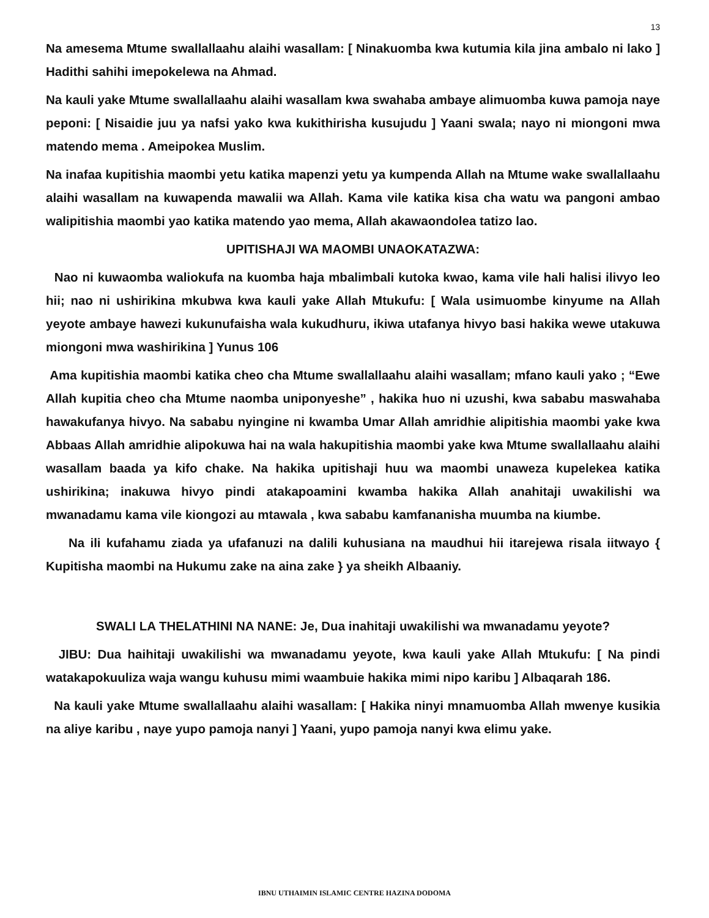13
Na amesema Mtume swallallaahu alaihi wasallam: [ Ninakuomba kwa kutumia kila jina ambalo ni lako ] Hadithi sahihi imepokelewa na Ahmad.
Na kauli yake Mtume swallallaahu alaihi wasallam kwa swahaba ambaye alimuomba kuwa pamoja naye peponi: [ Nisaidie juu ya nafsi yako kwa kukithirisha kusujudu ] Yaani swala; nayo ni miongoni mwa matendo mema . Ameipokea Muslim.
Na inafaa kupitishia maombi yetu katika mapenzi yetu ya kumpenda Allah na Mtume wake swallallaahu alaihi wasallam na kuwapenda mawalii wa Allah. Kama vile katika kisa cha watu wa pangoni ambao walipitishia maombi yao katika matendo yao mema, Allah akawaondolea tatizo lao.
UPITISHAJI WA MAOMBI UNAOKATAZWA:
Nao ni kuwaomba waliokufa na kuomba haja mbalimbali kutoka kwao, kama vile hali halisi ilivyo leo hii; nao ni ushirikina mkubwa kwa kauli yake Allah Mtukufu: [ Wala usimuombe kinyume na Allah yeyote ambaye hawezi kukunufaisha wala kukudhuru, ikiwa utafanya hivyo basi hakika wewe utakuwa miongoni mwa washirikina ] Yunus 106
Ama kupitishia maombi katika cheo cha Mtume swallallaahu alaihi wasallam; mfano kauli yako ; “Ewe Allah kupitia cheo cha Mtume naomba uniponyeshe” , hakika huo ni uzushi, kwa sababu maswahaba hawakufanya hivyo. Na sababu nyingine ni kwamba Umar Allah amridhie alipitishia maombi yake kwa Abbaas Allah amridhie alipokuwa hai na wala hakupitishia maombi yake kwa Mtume swallallaahu alaihi wasallam baada ya kifo chake. Na hakika upitishaji huu wa maombi unaweza kupelekea katika ushirikina; inakuwa hivyo pindi atakapoamini kwamba hakika Allah anahitaji uwakilishi wa mwanadamu kama vile kiongozi au mtawala , kwa sababu kamfananisha muumba na kiumbe.
Na ili kufahamu ziada ya ufafanuzi na dalili kuhusiana na maudhui hii itarejewa risala iitwayo { Kupitisha maombi na Hukumu zake na aina zake } ya sheikh Albaaniy.
SWALI LA THELATHINI NA NANE: Je, Dua inahitaji uwakilishi wa mwanadamu yeyote?
JIBU: Dua haihitaji uwakilishi wa mwanadamu yeyote, kwa kauli yake Allah Mtukufu: [ Na pindi watakapokuuliza waja wangu kuhusu mimi waambuie hakika mimi nipo karibu ] Albaqarah 186.
Na kauli yake Mtume swallallaahu alaihi wasallam: [ Hakika ninyi mnamuomba Allah mwenye kusikia na aliye karibu , naye yupo pamoja nanyi ] Yaani, yupo pamoja nanyi kwa elimu yake.
IBNU UTHAIMIN ISLAMIC CENTRE HAZINA DODOMA